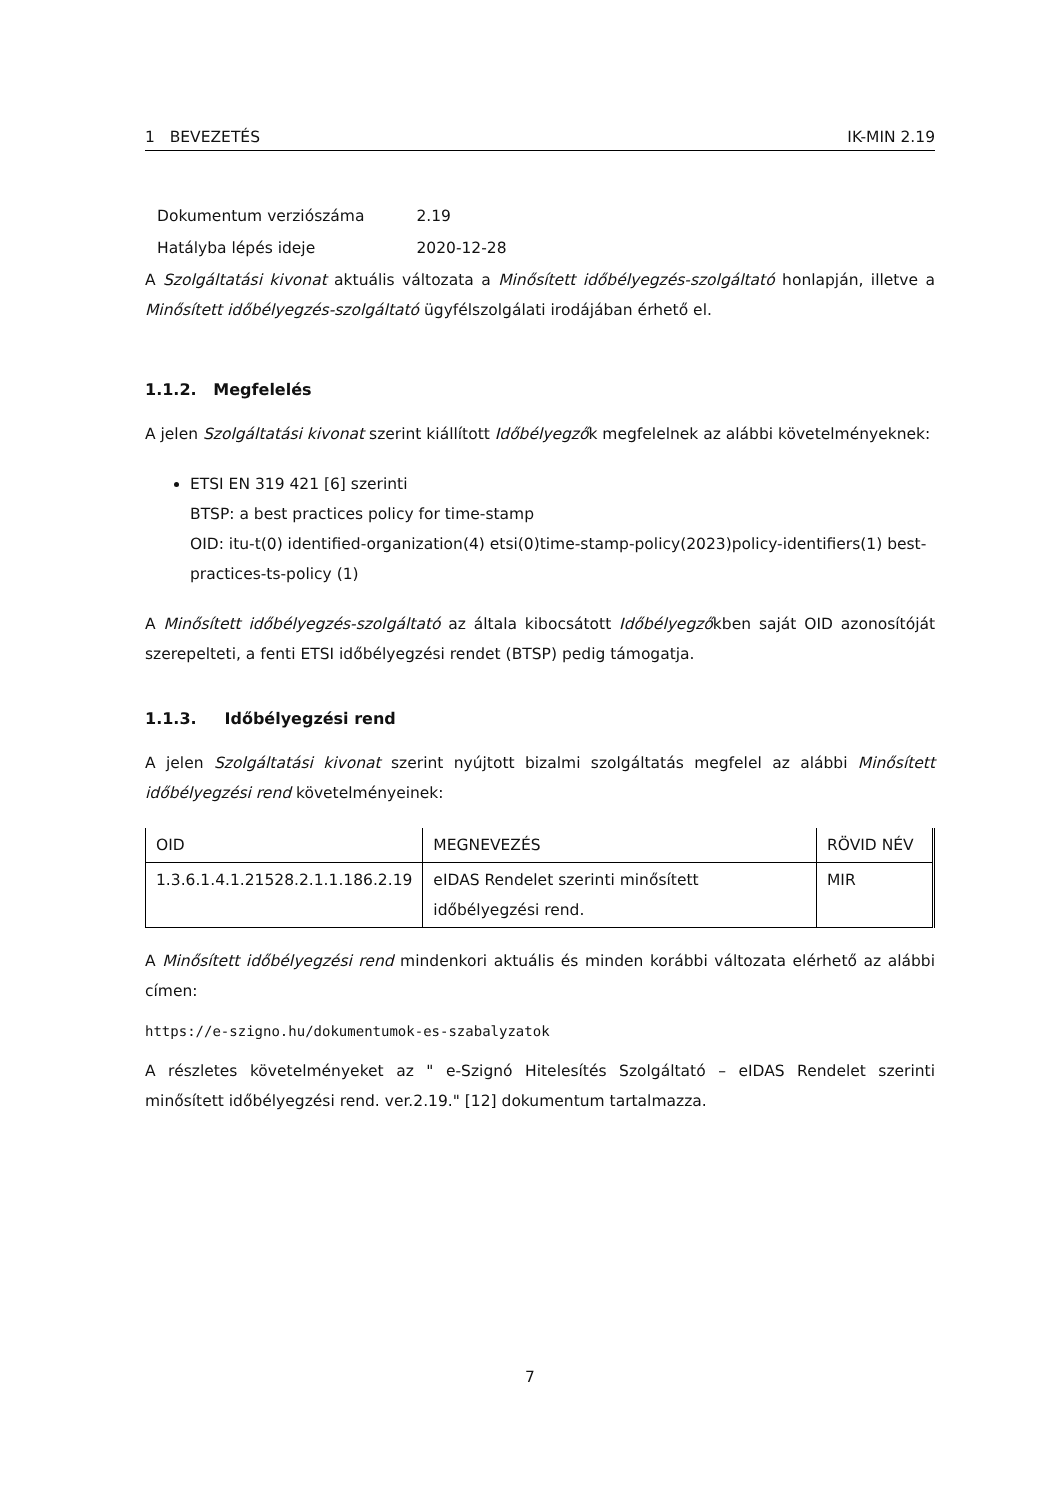1 BEVEZETÉS IK-MIN 2.19
| Dokumentum verziószáma | 2.19 |
| Hatályba lépés ideje | 2020-12-28 |
A Szolgáltatási kivonat aktuális változata a Minősített időbélyegzés-szolgáltató honlapján, illetve a Minősített időbélyegzés-szolgáltató ügyfélszolgálati irodájában érhető el.
1.1.2. Megfelelés
A jelen Szolgáltatási kivonat szerint kiállított Időbélyegzők megfelelnek az alábbi követelményeknek:
ETSI EN 319 421 [6] szerinti
BTSP: a best practices policy for time-stamp
OID: itu-t(0) identified-organization(4) etsi(0)time-stamp-policy(2023)policy-identifiers(1) best-practices-ts-policy (1)
A Minősített időbélyegzés-szolgáltató az általa kibocsátott Időbélyegzőkben saját OID azonosítóját szerepelteti, a fenti ETSI időbélyegzési rendet (BTSP) pedig támogatja.
1.1.3. Időbélyegzési rend
A jelen Szolgáltatási kivonat szerint nyújtott bizalmi szolgáltatás megfelel az alábbi Minősített időbélyegzési rend követelményeinek:
| OID | MEGNEVEZÉS | RÖVID NÉV |
| 1.3.6.1.4.1.21528.2.1.1.186.2.19 | eIDAS Rendelet szerinti minősített időbélyegzési rend. | MIR |
A Minősített időbélyegzési rend mindenkori aktuális és minden korábbi változata elérhető az alábbi címen:
https://e-szigno.hu/dokumentumok-es-szabalyzatok
A részletes követelményeket az " e-Szignó Hitelesítés Szolgáltató – eIDAS Rendelet szerinti minősített időbélyegzési rend. ver.2.19." [12] dokumentum tartalmazza.
7